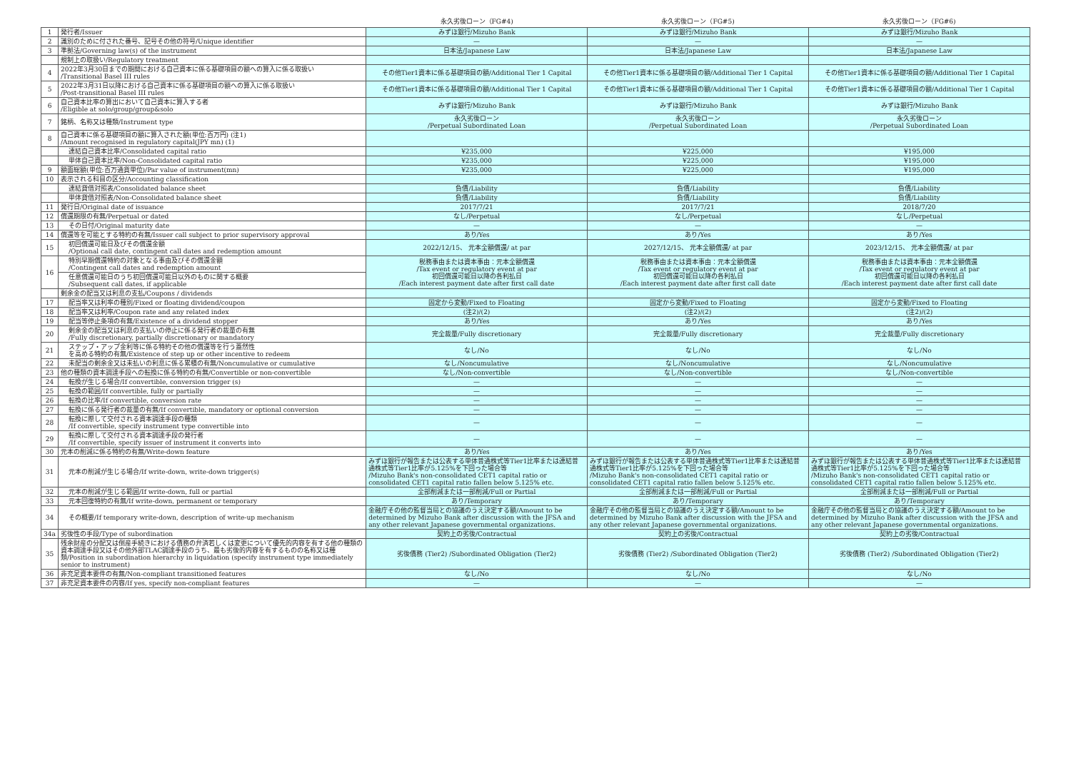| | | 永久劣後ローン（FG#4) | 永久劣後ローン（FG#5) | 永久劣後ローン（FG#6) |
| --- | --- | --- | --- | --- |
| 1 | 発行者/Issuer | みずほ銀行/Mizuho Bank | みずほ銀行/Mizuho Bank | みずほ銀行/Mizuho Bank |
| 2 | 識別のために付された番号、記号その他の符号/Unique identifier | — | — | — |
| 3 | 準拠法/Governing law(s) of the instrument | 日本法/Japanese Law | 日本法/Japanese Law | 日本法/Japanese Law |
| | 規制上の取扱い/Regulatory treatment | | | |
| 4 | 2022年3月30日までの期間における自己資本に係る基礎項目の額への算入に係る取扱い /Transitional Basel III rules | その他Tier1資本に係る基礎項目の額/Additional Tier 1 Capital | その他Tier1資本に係る基礎項目の額/Additional Tier 1 Capital | その他Tier1資本に係る基礎項目の額/Additional Tier 1 Capital |
| 5 | 2022年3月31日以降における自己資本に係る基礎項目の額への算入に係る取扱い /Post-transitional Basel III rules | その他Tier1資本に係る基礎項目の額/Additional Tier 1 Capital | その他Tier1資本に係る基礎項目の額/Additional Tier 1 Capital | その他Tier1資本に係る基礎項目の額/Additional Tier 1 Capital |
| 6 | 自己資本比率の算出において自己資本に算入する者 /Eligible at solo/group/group&solo | みずほ銀行/Mizuho Bank | みずほ銀行/Mizuho Bank | みずほ銀行/Mizuho Bank |
| 7 | 銘柄、名称又は種類/Instrument type | 永久劣後ローン /Perpetual Subordinated Loan | 永久劣後ローン /Perpetual Subordinated Loan | 永久劣後ローン /Perpetual Subordinated Loan |
| 8 | 自己資本に係る基礎項目の額に算入された額(単位:百万円) (注1) /Amount recognised in regulatory capital(JPY mn) (1) | | | |
| | 連結自己資本比率/Consolidated capital ratio | ¥235,000 | ¥225,000 | ¥195,000 |
| | 単体自己資本比率/Non-Consolidated capital ratio | ¥235,000 | ¥225,000 | ¥195,000 |
| 9 | 額面総額(単位:百万通貨単位)/Par value of instrument(mn) | ¥235,000 | ¥225,000 | ¥195,000 |
| 10 | 表示される科目の区分/Accounting classification | | | |
| | 連結貸借対照表/Consolidated balance sheet | 負債/Liability | 負債/Liability | 負債/Liability |
| | 単体貸借対照表/Non-Consolidated balance sheet | 負債/Liability | 負債/Liability | 負債/Liability |
| 11 | 発行日/Original date of issuance | 2017/7/21 | 2017/7/21 | 2018/7/20 |
| 12 | 償還期限の有無/Perpetual or dated | なし/Perpetual | なし/Perpetual | なし/Perpetual |
| 13 | その日付/Original maturity date | — | — | — |
| 14 | 償還等を可能とする特約の有無/Issuer call subject to prior supervisory approval | あり/Yes | あり/Yes | あり/Yes |
| 15 | 初回償還可能日及びその償還金額 /Optional call date, contingent call dates and redemption amount | 2022/12/15、 元本全額償還/ at par | 2027/12/15、 元本全額償還/ at par | 2023/12/15、 元本全額償還/ at par |
| 16 | 特別早期償還特約の対象となる事由及びその償還金額 /Contingent call dates and redemption amount | 税務事由または資本事由：元本全額償還 /Tax event or regulatory event at par 初回償還可能日以降の各利払日 /Each interest payment date after first call date | 税務事由または資本事由：元本全額償還 /Tax event or regulatory event at par 初回償還可能日以降の各利払日 /Each interest payment date after first call date | 税務事由または資本事由：元本全額償還 /Tax event or regulatory event at par 初回償還可能日以降の各利払日 /Each interest payment date after first call date |
| | 任意償還可能日のうち初回償還可能日以外のものに関する概要 /Subsequent call dates, if applicable | | | |
| | 剰余金の配当又は利息の支払/Coupons / dividends | | | |
| 17 | 配当率又は利率の種別/Fixed or floating dividend/coupon | 固定から変動/Fixed to Floating | 固定から変動/Fixed to Floating | 固定から変動/Fixed to Floating |
| 18 | 配当率又は利率/Coupon rate and any related index | (注2)/(2) | (注2)/(2) | (注2)/(2) |
| 19 | 配当等停止条項の有無/Existence of a dividend stopper | あり/Yes | あり/Yes | あり/Yes |
| 20 | 剰余金の配当又は利息の支払いの停止に係る発行者の裁量の有無 /Fully discretionary, partially discretionary or mandatory | 完全裁量/Fully discretionary | 完全裁量/Fully discretionary | 完全裁量/Fully discretionary |
| 21 | ステップ・アップ金利等に係る特約その他の償還等を行う蓋然性 を高める特約の有無/Existence of step up or other incentive to redeem | なし/No | なし/No | なし/No |
| 22 | 未配当の剰余金又は未払いの利息に係る累積の有無/Noncumulative or cumulative | なし/Noncumulative | なし/Noncumulative | なし/Noncumulative |
| 23 | 他の種類の資本調達手段への転換に係る特約の有無/Convertible or non-convertible | なし/Non-convertible | なし/Non-convertible | なし/Non-convertible |
| 24 | 転換が生じる場合/If convertible, conversion trigger (s) | — | — | — |
| 25 | 転換の範囲/If convertible, fully or partially | — | — | — |
| 26 | 転換の比率/If convertible, conversion rate | — | — | — |
| 27 | 転換に係る発行者の裁量の有無/If convertible, mandatory or optional conversion | — | — | — |
| 28 | 転換に際して交付される資本調達手段の種類 /If convertible, specify instrument type convertible into | — | — | — |
| 29 | 転換に際して交付される資本調達手段の発行者 /If convertible, specify issuer of instrument it converts into | — | — | — |
| 30 | 元本の削減に係る特約の有無/Write-down feature | あり/Yes | あり/Yes | あり/Yes |
| 31 | 元本の削減が生じる場合/If write-down, write-down trigger(s) | みずほ銀行が報告または公表する単体普通株式等Tier1比率または連結普通株式等Tier1比率が5.125%を下回った場合等 /Mizuho Bank's non-consolidated CET1 capital ratio or consolidated CET1 capital ratio fallen below 5.125% etc. | みずほ銀行が報告または公表する単体普通株式等Tier1比率または連結普通株式等Tier1比率が5.125%を下回った場合等 /Mizuho Bank's non-consolidated CET1 capital ratio or consolidated CET1 capital ratio fallen below 5.125% etc. | みずほ銀行が報告または公表する単体普通株式等Tier1比率または連結普通株式等Tier1比率が5.125%を下回った場合等 /Mizuho Bank's non-consolidated CET1 capital ratio or consolidated CET1 capital ratio fallen below 5.125% etc. |
| 32 | 元本の削減が生じる範囲/If write-down, full or partial | 全部削減または一部削減/Full or Partial | 全部削減または一部削減/Full or Partial | 全部削減または一部削減/Full or Partial |
| 33 | 元本回復特約の有無/If write-down, permanent or temporary | あり/Temporary | あり/Temporary | あり/Temporary |
| 34 | その概要/If temporary write-down, description of write-up mechanism | 金融庁その他の監督当局との協議のうえ決定する額/Amount to be determined by Mizuho Bank after discussion with the JFSA and any other relevant Japanese governmental organizations. | 金融庁その他の監督当局との協議のうえ決定する額/Amount to be determined by Mizuho Bank after discussion with the JFSA and any other relevant Japanese governmental organizations. | 金融庁その他の監督当局との協議のうえ決定する額/Amount to be determined by Mizuho Bank after discussion with the JFSA and any other relevant Japanese governmental organizations. |
| 34a | 劣後性の手段/Type of subordination | 契約上の劣後/Contractual | 契約上の劣後/Contractual | 契約上の劣後/Contractual |
| 35 | 残余財産の分配又は倒産手続きにおける債務の弁済若しくは変更について優先的内容を有する他の種類の資本調達手段又はその他外部TLAC調達手段のうち、最も劣後的内容を有するものの名称又は種類/Position in subordination hierarchy in liquidation (specify instrument type immediately senior to instrument) | 劣後債務 (Tier2) /Subordinated Obligation (Tier2) | 劣後債務 (Tier2) /Subordinated Obligation (Tier2) | 劣後債務 (Tier2) /Subordinated Obligation (Tier2) |
| 36 | 非充足資本要件の有無/Non-compliant transitioned features | なし/No | なし/No | なし/No |
| 37 | 非充足資本要件の内容/If yes, specify non-compliant features | — | — | — |